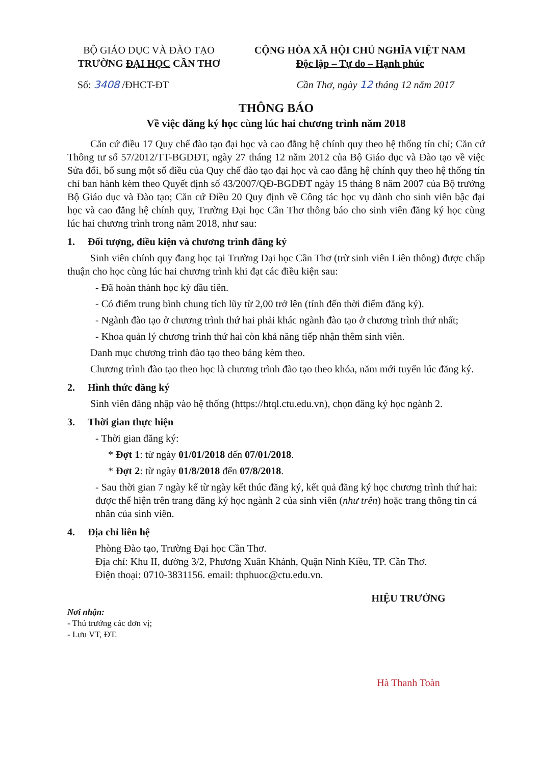BỘ GIÁO DỤC VÀ ĐÀO TẠO
TRƯỜNG ĐẠI HỌC CẦN THƠ
CỘNG HÒA XÃ HỘI CHỦ NGHĨA VIỆT NAM
Độc lập – Tự do – Hạnh phúc
Số: 3408 /ĐHCT-ĐT Cần Thơ, ngày 12 tháng 12 năm 2017
THÔNG BÁO
Về việc đăng ký học cùng lúc hai chương trình năm 2018
Căn cứ điều 17 Quy chế đào tạo đại học và cao đẳng hệ chính quy theo hệ thống tín chỉ; Căn cứ Thông tư số 57/2012/TT-BGDĐT, ngày 27 tháng 12 năm 2012 của Bộ Giáo dục và Đào tạo về việc Sửa đổi, bổ sung một số điều của Quy chế đào tạo đại học và cao đẳng hệ chính quy theo hệ thống tín chỉ ban hành kèm theo Quyết định số 43/2007/QĐ-BGDĐT ngày 15 tháng 8 năm 2007 của Bộ trưởng Bộ Giáo dục và Đào tạo; Căn cứ Điều 20 Quy định về Công tác học vụ dành cho sinh viên bậc đại học và cao đẳng hệ chính quy, Trường Đại học Cần Thơ thông báo cho sinh viên đăng ký học cùng lúc hai chương trình trong năm 2018, như sau:
1. Đối tượng, điều kiện và chương trình đăng ký
Sinh viên chính quy đang học tại Trường Đại học Cần Thơ (trừ sinh viên Liên thông) được chấp thuận cho học cùng lúc hai chương trình khi đạt các điều kiện sau:
- Đã hoàn thành học kỳ đầu tiên.
- Có điểm trung bình chung tích lũy từ 2,00 trở lên (tính đến thời điểm đăng ký).
- Ngành đào tạo ở chương trình thứ hai phải khác ngành đào tạo ở chương trình thứ nhất;
- Khoa quản lý chương trình thứ hai còn khả năng tiếp nhận thêm sinh viên.
Danh mục chương trình đào tạo theo bảng kèm theo.
Chương trình đào tạo theo học là chương trình đào tạo theo khóa, năm mới tuyển lúc đăng ký.
2. Hình thức đăng ký
Sinh viên đăng nhập vào hệ thống (https://htql.ctu.edu.vn), chọn đăng ký học ngành 2.
3. Thời gian thực hiện
- Thời gian đăng ký:
* Đợt 1: từ ngày 01/01/2018 đến 07/01/2018.
* Đợt 2: từ ngày 01/8/2018 đến 07/8/2018.
- Sau thời gian 7 ngày kể từ ngày kết thúc đăng ký, kết quả đăng ký học chương trình thứ hai: được thể hiện trên trang đăng ký học ngành 2 của sinh viên (như trên) hoặc trang thông tin cá nhân của sinh viên.
4. Địa chỉ liên hệ
Phòng Đào tạo, Trường Đại học Cần Thơ.
Địa chỉ: Khu II, đường 3/2, Phương Xuân Khánh, Quận Ninh Kiều, TP. Cần Thơ.
Điện thoại: 0710-3831156. email: thphuoc@ctu.edu.vn.
Nơi nhận:
- Thủ trưởng các đơn vị;
- Lưu VT, ĐT.
HIỆU TRƯỞNG
Hà Thanh Toàn